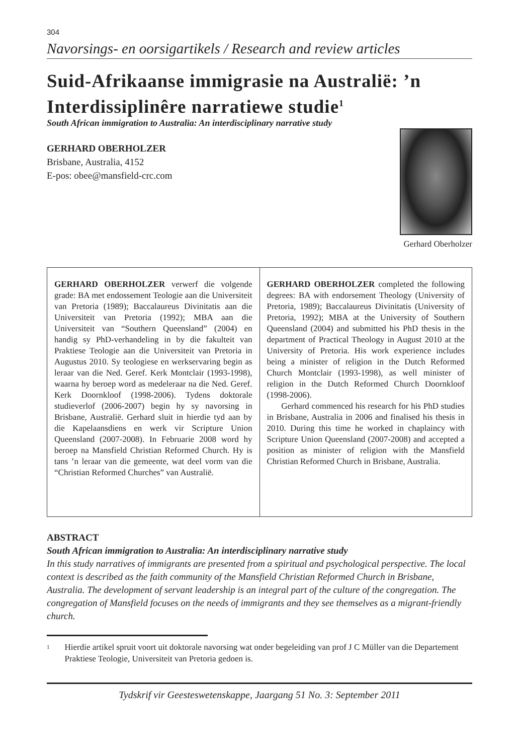304
Navorsings- en oorsigartikels / Research and review articles
Suid-Afrikaanse immigrasie na Australië: ’n Interdissiplinêre narratiewe studie<sup>1</sup>
South African immigration to Australia: An interdisciplinary narrative study
GERHARD OBERHOLZER
Brisbane, Australia, 4152
E-pos: obee@mansfield-crc.com
Gerhard Oberholzer
GERHARD OBERHOLZER verwerf die volgende grade: BA met endossement Teologie aan die Universiteit van Pretoria (1989); Baccalaureus Divinitatis aan die Universiteit van Pretoria (1992); MBA aan die Universiteit van “Southern Queensland” (2004) en handig sy PhD-verhandeling in by die fakulteit van Praktiese Teologie aan die Universiteit van Pretoria in Augustus 2010. Sy teologiese en werkservaring begin as leraar van die Ned. Geref. Kerk Montclair (1993-1998), waarna hy beroep word as medeleraar na die Ned. Geref. Kerk Doornkloof (1998-2006). Tydens doktorale studieverlof (2006-2007) begin hy sy navorsing in Brisbane, Australië. Gerhard sluit in hierdie tyd aan by die Kapelaansdiens en werk vir Scripture Union Queensland (2007-2008). In Februarie 2008 word hy beroep na Mansfield Christian Reformed Church. Hy is tans ’n leraar van die gemeente, wat deel vorm van die “Christian Reformed Churches” van Australië.
GERHARD OBERHOLZER completed the following degrees: BA with endorsement Theology (University of Pretoria, 1989); Baccalaureus Divinitatis (University of Pretoria, 1992); MBA at the University of Southern Queensland (2004) and submitted his PhD thesis in the department of Practical Theology in August 2010 at the University of Pretoria. His work experience includes being a minister of religion in the Dutch Reformed Church Montclair (1993-1998), as well minister of religion in the Dutch Reformed Church Doornkloof (1998-2006).
Gerhard commenced his research for his PhD studies in Brisbane, Australia in 2006 and finalised his thesis in 2010. During this time he worked in chaplaincy with Scripture Union Queensland (2007-2008) and accepted a position as minister of religion with the Mansfield Christian Reformed Church in Brisbane, Australia.
ABSTRACT
South African immigration to Australia: An interdisciplinary narrative study
In this study narratives of immigrants are presented from a spiritual and psychological perspective. The local context is described as the faith community of the Mansfield Christian Reformed Church in Brisbane, Australia. The development of servant leadership is an integral part of the culture of the congregation. The congregation of Mansfield focuses on the needs of immigrants and they see themselves as a migrant-friendly church.
1 Hierdie artikel spruit voort uit doktorale navorsing wat onder begeleiding van prof J C Müller van die Departement Praktiese Teologie, Universiteit van Pretoria gedoen is.
Tydskrif vir Geesteswetenskappe, Jaargang 51 No. 3: September 2011